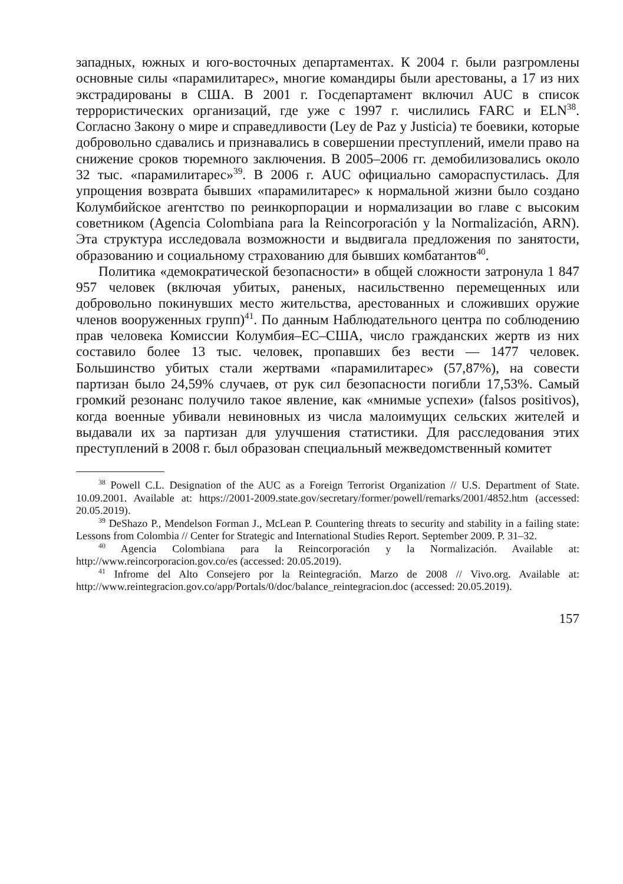западных, южных и юго-восточных департаментах. К 2004 г. были разгромлены основные силы «парамилитарес», многие командиры были арестованы, а 17 из них экстрадированы в США. В 2001 г. Госдепартамент включил AUC в список террористических организаций, где уже с 1997 г. числились FARC и ELN<sup>38</sup>. Согласно Закону о мире и справедливости (Ley de Paz y Justicia) те боевики, которые добровольно сдавались и признавались в совершении преступлений, имели право на снижение сроков тюремного заключения. В 2005–2006 гг. демобилизовались около 32 тыс. «парамилитарес»<sup>39</sup>. В 2006 г. AUC официально самораспустилась. Для упрощения возврата бывших «парамилитарес» к нормальной жизни было создано Колумбийское агентство по реинкорпорации и нормализации во главе с высоким советником (Agencia Colombiana para la Reincorporación y la Normalización, ARN). Эта структура исследовала возможности и выдвигала предложения по занятости, образованию и социальному страхованию для бывших комбатантов<sup>40</sup>.
Политика «демократической безопасности» в общей сложности затронула 1 847 957 человек (включая убитых, раненых, насильственно перемещенных или добровольно покинувших место жительства, арестованных и сложивших оружие членов вооруженных групп)<sup>41</sup>. По данным Наблюдательного центра по соблюдению прав человека Комиссии Колумбия–ЕС–США, число гражданских жертв из них составило более 13 тыс. человек, пропавших без вести — 1477 человек. Большинство убитых стали жертвами «парамилитарес» (57,87%), на совести партизан было 24,59% случаев, от рук сил безопасности погибли 17,53%. Самый громкий резонанс получило такое явление, как «мнимые успехи» (falsos positivos), когда военные убивали невиновных из числа малоимущих сельских жителей и выдавали их за партизан для улучшения статистики. Для расследования этих преступлений в 2008 г. был образован специальный межведомственный комитет
<sup>38</sup> Powell C.L. Designation of the AUC as a Foreign Terrorist Organization // U.S. Department of State. 10.09.2001. Available at: https://2001-2009.state.gov/secretary/former/powell/remarks/2001/4852.htm (accessed: 20.05.2019).
<sup>39</sup> DeShazo P., Mendelson Forman J., McLean P. Countering threats to security and stability in a failing state: Lessons from Colombia // Center for Strategic and International Studies Report. September 2009. P. 31–32.
<sup>40</sup> Agencia Colombiana para la Reincorporación y la Normalización. Available at: http://www.reincorporacion.gov.co/es (accessed: 20.05.2019).
<sup>41</sup> Infrome del Alto Consejero por la Reintegración. Marzo de 2008 // Vivo.org. Available at: http://www.reintegracion.gov.co/app/Portals/0/doc/balance_reintegracion.doc (accessed: 20.05.2019).
157